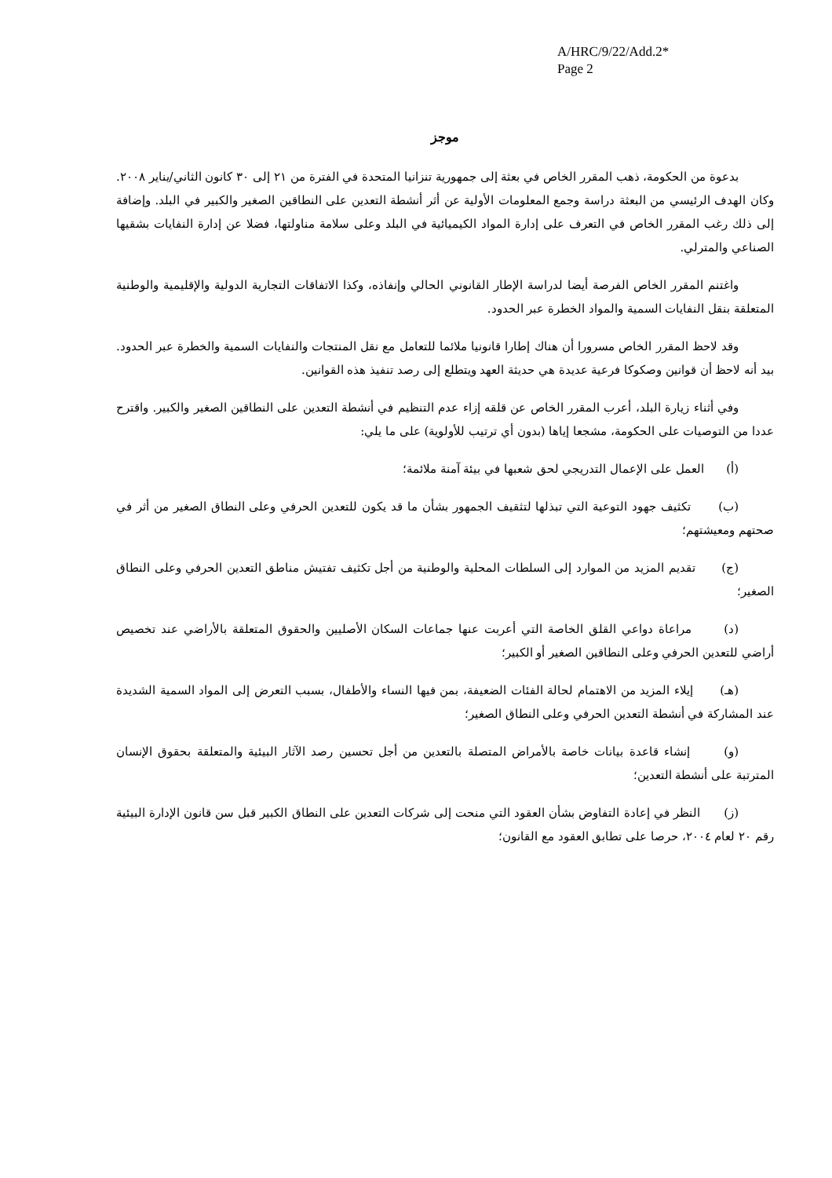A/HRC/9/22/Add.2*
Page 2
موجز
بدعوة من الحكومة، ذهب المقرر الخاص في بعثة إلى جمهورية تنزانيا المتحدة في الفترة من ٢١ إلى ٣٠ كانون الثاني/يناير ٢٠٠٨. وكان الهدف الرئيسي من البعثة دراسة وجمع المعلومات الأولية عن أثر أنشطة التعدين على النطاقين الصغير والكبير في البلد. وإضافة إلى ذلك رغب المقرر الخاص في التعرف على إدارة المواد الكيميائية في البلد وعلى سلامة مناولتها، فضلا عن إدارة النفايات بشقيها الصناعي والمترلي.
واغتنم المقرر الخاص الفرصة أيضا لدراسة الإطار القانوني الحالي وإنفاذه، وكذا الاتفاقات التجارية الدولية والإقليمية والوطنية المتعلقة بنقل النفايات السمية والمواد الخطرة عبر الحدود.
وقد لاحظ المقرر الخاص مسرورا أن هناك إطارا قانونيا ملائما للتعامل مع نقل المنتجات والنفايات السمية والخطرة عبر الحدود. بيد أنه لاحظ أن قوانين وصكوكا فرعية عديدة هي حديثة العهد ويتطلع إلى رصد تنفيذ هذه القوانين.
وفي أثناء زيارة البلد، أعرب المقرر الخاص عن قلقه إزاء عدم التنظيم في أنشطة التعدين على النطاقين الصغير والكبير. واقترح عددا من التوصيات على الحكومة، مشجعا إياها (بدون أي ترتيب للأولوية) على ما يلي:
(أ) العمل على الإعمال التدريجي لحق شعبها في بيئة آمنة ملائمة؛
(ب) تكثيف جهود التوعية التي تبذلها لتثقيف الجمهور بشأن ما قد يكون للتعدين الحرفي وعلى النطاق الصغير من أثر في صحتهم ومعيشتهم؛
(ج) تقديم المزيد من الموارد إلى السلطات المحلية والوطنية من أجل تكثيف تفتيش مناطق التعدين الحرفي وعلى النطاق الصغير؛
(د) مراعاة دواعي القلق الخاصة التي أعربت عنها جماعات السكان الأصليين والحقوق المتعلقة بالأراضي عند تخصيص أراضي للتعدين الحرفي وعلى النطاقين الصغير أو الكبير؛
(هـ) إيلاء المزيد من الاهتمام لحالة الفئات الضعيفة، بمن فيها النساء والأطفال، بسبب التعرض إلى المواد السمية الشديدة عند المشاركة في أنشطة التعدين الحرفي وعلى النطاق الصغير؛
(و) إنشاء قاعدة بيانات خاصة بالأمراض المتصلة بالتعدين من أجل تحسين رصد الآثار البيئية والمتعلقة بحقوق الإنسان المترتبة على أنشطة التعدين؛
(ز) النظر في إعادة التفاوض بشأن العقود التي منحت إلى شركات التعدين على النطاق الكبير قبل سن قانون الإدارة البيئية رقم ٢٠ لعام ٢٠٠٤، حرصا على تطابق العقود مع القانون؛